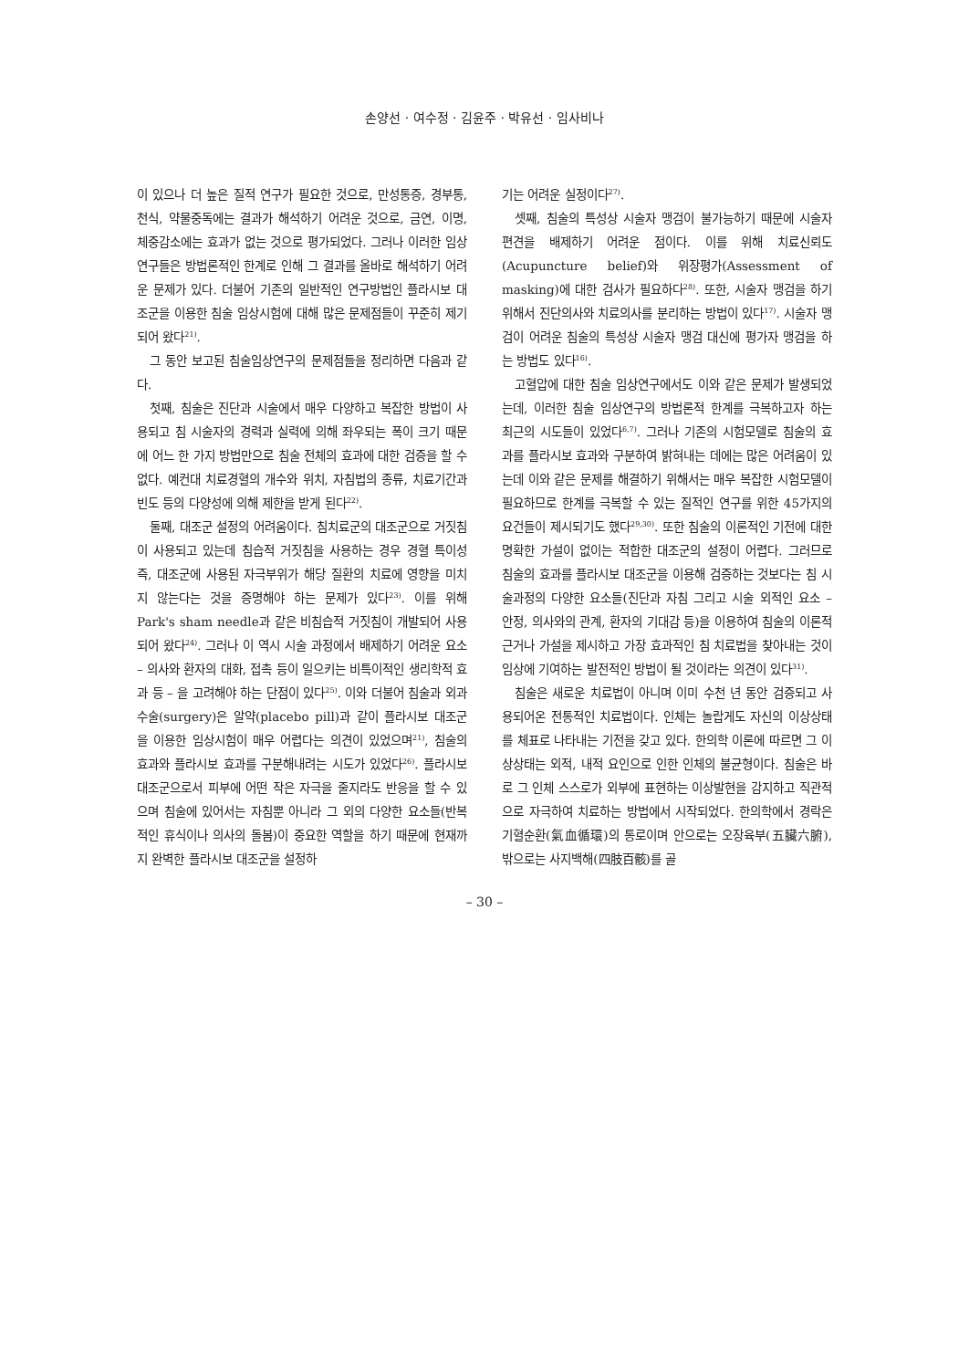손양선 · 여수정 · 김윤주 · 박유선 · 임사비나
이 있으나 더 높은 질적 연구가 필요한 것으로, 만성통증, 경부통, 천식, 약물중독에는 결과가 해석하기 어려운 것으로, 금연, 이명, 체중감소에는 효과가 없는 것으로 평가되었다. 그러나 이러한 임상연구들은 방법론적인 한계로 인해 그 결과를 올바로 해석하기 어려운 문제가 있다. 더불어 기존의 일반적인 연구방법인 플라시보 대조군을 이용한 침술 임상시험에 대해 많은 문제점들이 꾸준히 제기되어 왔다<sup>21)</sup>.
그 동안 보고된 침술임상연구의 문제점들을 정리하면 다음과 같다.
첫째, 침술은 진단과 시술에서 매우 다양하고 복잡한 방법이 사용되고 침 시술자의 경력과 실력에 의해 좌우되는 폭이 크기 때문에 어느 한 가지 방법만으로 침술 전체의 효과에 대한 검증을 할 수 없다. 예컨대 치료경혈의 개수와 위치, 자침법의 종류, 치료기간과 빈도 등의 다양성에 의해 제한을 받게 된다<sup>22)</sup>.
둘째, 대조군 설정의 어려움이다. 침치료군의 대조군으로 거짓침이 사용되고 있는데 침습적 거짓침을 사용하는 경우 경혈 특이성 즉, 대조군에 사용된 자극부위가 해당 질환의 치료에 영향을 미치지 않는다는 것을 증명해야 하는 문제가 있다<sup>23)</sup>. 이를 위해 Park's sham needle과 같은 비침습적 거짓침이 개발되어 사용되어 왔다<sup>24)</sup>. 그러나 이 역시 시술 과정에서 배제하기 어려운 요소 – 의사와 환자의 대화, 접촉 등이 일으키는 비특이적인 생리학적 효과 등 – 을 고려해야 하는 단점이 있다<sup>25)</sup>. 이와 더불어 침술과 외과수술(surgery)은 알약(placebo pill)과 같이 플라시보 대조군을 이용한 임상시험이 매우 어렵다는 의견이 있었으며<sup>21)</sup>, 침술의 효과와 플라시보 효과를 구분해내려는 시도가 있었다<sup>26)</sup>. 플라시보 대조군으로서 피부에 어떤 작은 자극을 줄지라도 반응을 할 수 있으며 침술에 있어서는 자침뿐 아니라 그 외의 다양한 요소들(반복적인 휴식이나 의사의 돌봄)이 중요한 역할을 하기 때문에 현재까지 완벽한 플라시보 대조군을 설정하
기는 어려운 실정이다<sup>27)</sup>.
셋째, 침술의 특성상 시술자 맹검이 불가능하기 때문에 시술자 편견을 배제하기 어려운 점이다. 이를 위해 치료신뢰도(Acupuncture belief)와 위장평가(Assessment of masking)에 대한 검사가 필요하다<sup>28)</sup>. 또한, 시술자 맹검을 하기 위해서 진단의사와 치료의사를 분리하는 방법이 있다<sup>17)</sup>. 시술자 맹검이 어려운 침술의 특성상 시술자 맹검 대신에 평가자 맹검을 하는 방법도 있다<sup>16)</sup>.
고혈압에 대한 침술 임상연구에서도 이와 같은 문제가 발생되었는데, 이러한 침술 임상연구의 방법론적 한계를 극복하고자 하는 최근의 시도들이 있었다<sup>6,7)</sup>. 그러나 기존의 시험모델로 침술의 효과를 플라시보 효과와 구분하여 밝혀내는 데에는 많은 어려움이 있는데 이와 같은 문제를 해결하기 위해서는 매우 복잡한 시험모델이 필요하므로 한계를 극복할 수 있는 질적인 연구를 위한 45가지의 요건들이 제시되기도 했다<sup>29,30)</sup>. 또한 침술의 이론적인 기전에 대한 명확한 가설이 없이는 적합한 대조군의 설정이 어렵다. 그러므로 침술의 효과를 플라시보 대조군을 이용해 검증하는 것보다는 침 시술과정의 다양한 요소들(진단과 자침 그리고 시술 외적인 요소 – 안정, 의사와의 관계, 환자의 기대감 등)을 이용하여 침술의 이론적 근거나 가설을 제시하고 가장 효과적인 침 치료법을 찾아내는 것이 임상에 기여하는 발전적인 방법이 될 것이라는 의견이 있다<sup>31)</sup>.
침술은 새로운 치료법이 아니며 이미 수천 년 동안 검증되고 사용되어온 전통적인 치료법이다. 인체는 놀랍게도 자신의 이상상태를 체표로 나타내는 기전을 갖고 있다. 한의학 이론에 따르면 그 이상상태는 외적, 내적 요인으로 인한 인체의 불균형이다. 침술은 바로 그 인체 스스로가 외부에 표현하는 이상발현을 감지하고 직관적으로 자극하여 치료하는 방법에서 시작되었다. 한의학에서 경락은 기혈순환(氣血循環)의 통로이며 안으로는 오장육부(五臟六腑), 밖으로는 사지백해(四肢百骸)를 골
– 30 –